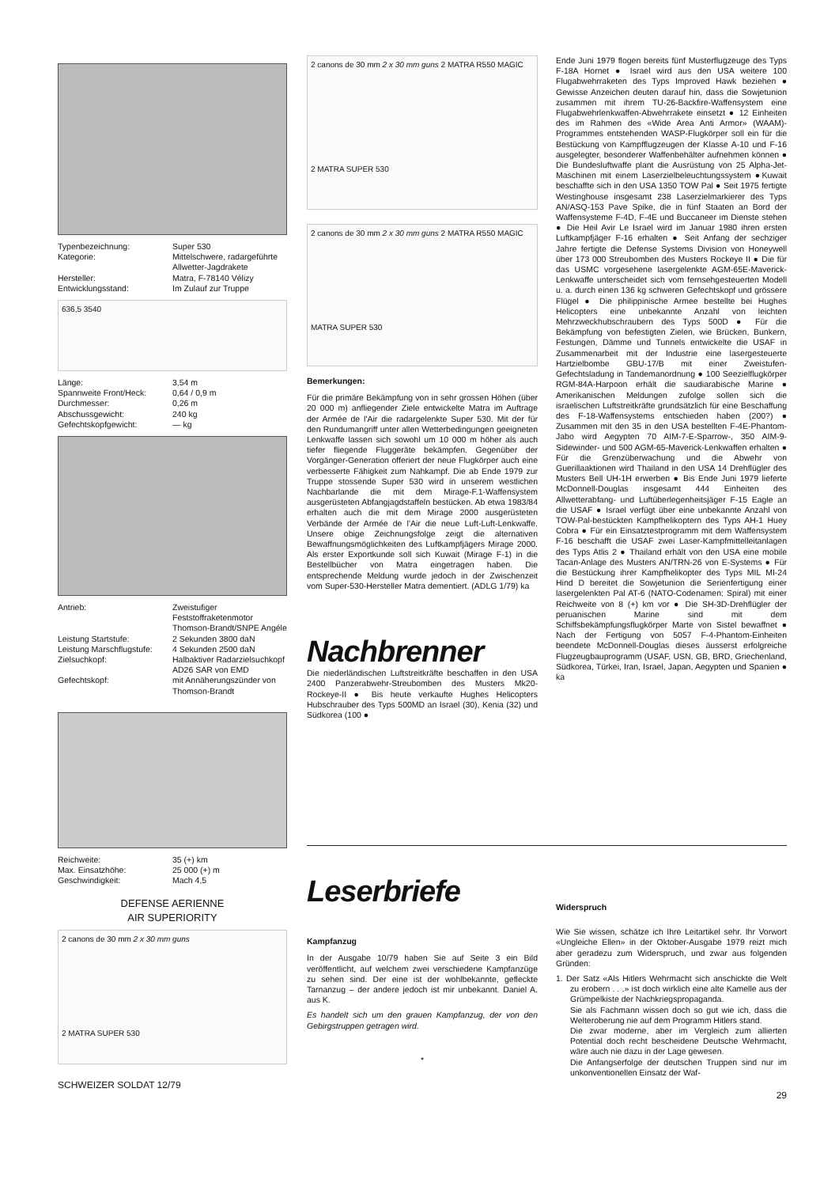Typenbezeichnung:
Super 530
Kategorie:
Mittelschwere, radargeführte Allwetter-Jagdrakete
Hersteller:
Matra, F-78140 Vélizy
Entwicklungsstand:
Im Zulauf zur Truppe
636,5 3540
Länge:
3,54 m
Spannweite Front/Heck:
0,64 / 0,9 m
Durchmesser:
0,26 m
Abschussgewicht:
240 kg
Gefechtskopfgewicht:
— kg
Antrieb:
Zweistufiger Feststoffraketenmotor Thomson-Brandt/SNPE Angéle
Leistung Startstufe:
2 Sekunden 3800 daN
Leistung Marschflugstufe:
4 Sekunden 2500 daN
Zielsuchkopf:
Halbaktiver Radarzielsuchkopf AD26 SAR von EMD
Gefechtskopf:
mit Annäherungszünder von Thomson-Brandt
Reichweite:
35 (+) km
Max. Einsatzhöhe:
25 000 (+) m
Geschwindigkeit:
Mach 4,5
DEFENSE AERIENNE
AIR SUPERIORITY
2 canons de 30 mm 2 x 30 mm guns
2 MATRA SUPER 530
SCHWEIZER SOLDAT 12/79
2 canons de 30 mm 2 x 30 mm guns 2 MATRA R550 MAGIC
2 MATRA SUPER 530
2 canons de 30 mm 2 x 30 mm guns 2 MATRA R550 MAGIC
MATRA SUPER 530
Bemerkungen:
Für die primäre Bekämpfung von in sehr grossen Höhen (über 20 000 m) anfliegender Ziele entwickelte Matra im Auftrage der Armée de l'Air die radargelenkte Super 530. Mit der für den Rundumangriff unter allen Wetterbedingungen geeigneten Lenkwaffe lassen sich sowohl um 10 000 m höher als auch tiefer fliegende Fluggeräte bekämpfen. Gegenüber der Vorgänger-Generation offeriert der neue Flugkörper auch eine verbesserte Fähigkeit zum Nahkampf. Die ab Ende 1979 zur Truppe stossende Super 530 wird in unserem westlichen Nachbarlande die mit dem Mirage-F.1-Waffensystem ausgerüsteten Abfangjagdstaffeln bestücken. Ab etwa 1983/84 erhalten auch die mit dem Mirage 2000 ausgerüsteten Verbände der Armée de l'Air die neue Luft-Luft-Lenkwaffe. Unsere obige Zeichnungsfolge zeigt die alternativen Bewaffnungsmöglichkeiten des Luftkampfjägers Mirage 2000. Als erster Exportkunde soll sich Kuwait (Mirage F-1) in die Bestellbücher von Matra eingetragen haben. Die entsprechende Meldung wurde jedoch in der Zwischenzeit vom Super-530-Hersteller Matra dementiert. (ADLG 1/79) ka
Nachbrenner
Die niederländischen Luftstreitkräfte beschaffen in den USA 2400 Panzerabwehr-Streubomben des Musters Mk20-Rockeye-II ● Bis heute verkaufte Hughes Helicopters Hubschrauber des Typs 500MD an Israel (30), Kenia (32) und Südkorea (100 ●
Ende Juni 1979 flogen bereits fünf Musterflugzeuge des Typs F-18A Hornet ● Israel wird aus den USA weitere 100 Flugabwehrraketen des Typs Improved Hawk beziehen ● Gewisse Anzeichen deuten darauf hin, dass die Sowjetunion zusammen mit ihrem TU-26-Backfire-Waffensystem eine Flugabwehrlenkwaffen-Abwehrrakete einsetzt ● 12 Einheiten des im Rahmen des «Wide Area Anti Armor» (WAAM)-Programmes entstehenden WASP-Flugkörper soll ein für die Bestückung von Kampfflugzeugen der Klasse A-10 und F-16 ausgelegter, besonderer Waffenbehälter aufnehmen können ● Die Bundesluftwaffe plant die Ausrüstung von 25 Alpha-Jet-Maschinen mit einem Laserzielbeleuchtungssystem ●Kuwait beschaffte sich in den USA 1350 TOW Pal ● Seit 1975 fertigte Westinghouse insgesamt 238 Laserzielmarkierer des Typs AN/ASQ-153 Pave Spike, die in fünf Staaten an Bord der Waffensysteme F-4D, F-4E und Buccaneer im Dienste stehen ● Die Heil Avir Le Israel wird im Januar 1980 ihren ersten Luftkampfjäger F-16 erhalten ● Seit Anfang der sechziger Jahre fertigte die Defense Systems Division von Honeywell über 173 000 Streubomben des Musters Rockeye II ● Die für das USMC vorgesehene lasergelenkte AGM-65E-Maverick-Lenkwaffe unterscheidet sich vom fernsehgesteuerten Modell u. a. durch einen 136 kg schweren Gefechtskopf und grössere Flügel ● Die philippinische Armee bestellte bei Hughes Helicopters eine unbekannte Anzahl von leichten Mehrzweckhubschraubern des Typs 500D ● Für die Bekämpfung von befestigten Zielen, wie Brücken, Bunkern, Festungen, Dämme und Tunnels entwickelte die USAF in Zusammenarbeit mit der Industrie eine lasergesteuerte Hartzielbombe GBU-17/B mit einer Zweistufen-Gefechtsladung in Tandemanordnung ● 100 Seezielflugkörper RGM-84A-Harpoon erhält die saudiarabische Marine ● Amerikanischen Meldungen zufolge sollen sich die israelischen Luftstreitkräfte grundsätzlich für eine Beschaffung des F-18-Waffensystems entschieden haben (200?) ● Zusammen mit den 35 in den USA bestellten F-4E-Phantom-Jabo wird Aegypten 70 AIM-7-E-Sparrow-, 350 AIM-9-Sidewinder- und 500 AGM-65-Maverick-Lenkwaffen erhalten ● Für die Grenzüberwachung und die Abwehr von Guerillaaktionen wird Thailand in den USA 14 Drehflügler des Musters Bell UH-1H erwerben ● Bis Ende Juni 1979 lieferte McDonnell-Douglas insgesamt 444 Einheiten des Allwetterabfang- und Luftüberlegenheitsjäger F-15 Eagle an die USAF ● Israel verfügt über eine unbekannte Anzahl von TOW-Pal-bestückten Kampfhelikoptern des Typs AH-1 Huey Cobra ● Für ein Einsatztestprogramm mit dem Waffensystem F-16 beschafft die USAF zwei Laser-Kampfmittelleitanlagen des Typs Atlis 2 ● Thailand erhält von den USA eine mobile Tacan-Anlage des Musters AN/TRN-26 von E-Systems ● Für die Bestückung ihrer Kampfhelikopter des Typs MIL MI-24 Hind D bereitet die Sowjetunion die Serienfertigung einer lasergelenkten Pal AT-6 (NATO-Codenamen: Spiral) mit einer Reichweite von 8 (+) km vor ● Die SH-3D-Drehflügler der peruanischen Marine sind mit dem Schiffsbekämpfungsflugkörper Marte von Sistel bewaffnet ● Nach der Fertigung von 5057 F-4-Phantom-Einheiten beendete McDonnell-Douglas dieses äusserst erfolgreiche Flugzeugbauprogramm (USAF, USN, GB, BRD, Griechenland, Südkorea, Türkei, Iran, Israel, Japan, Aegypten und Spanien ● ka
Leserbriefe
Kampfanzug
In der Ausgabe 10/79 haben Sie auf Seite 3 ein Bild veröffentlicht, auf welchem zwei verschiedene Kampfanzüge zu sehen sind. Der eine ist der wohlbekannte, gefleckte Tarnanzug – der andere jedoch ist mir unbekannt. Daniel A. aus K.
Es handelt sich um den grauen Kampfanzug, der von den Gebirgstruppen getragen wird.
*
Widerspruch
Wie Sie wissen, schätze ich Ihre Leitartikel sehr. Ihr Vorwort «Ungleiche Ellen» in der Oktober-Ausgabe 1979 reizt mich aber geradezu zum Widerspruch, und zwar aus folgenden Gründen:
1. Der Satz «Als Hitlers Wehrmacht sich anschickte die Welt zu erobern . . .» ist doch wirklich eine alte Kamelle aus der Grümpelkiste der Nachkriegspropaganda.
Sie als Fachmann wissen doch so gut wie ich, dass die Welteroberung nie auf dem Programm Hitlers stand.
Die zwar moderne, aber im Vergleich zum allierten Potential doch recht bescheidene Deutsche Wehrmacht, wäre auch nie dazu in der Lage gewesen.
Die Anfangserfolge der deutschen Truppen sind nur im unkonventionellen Einsatz der Waf-
29